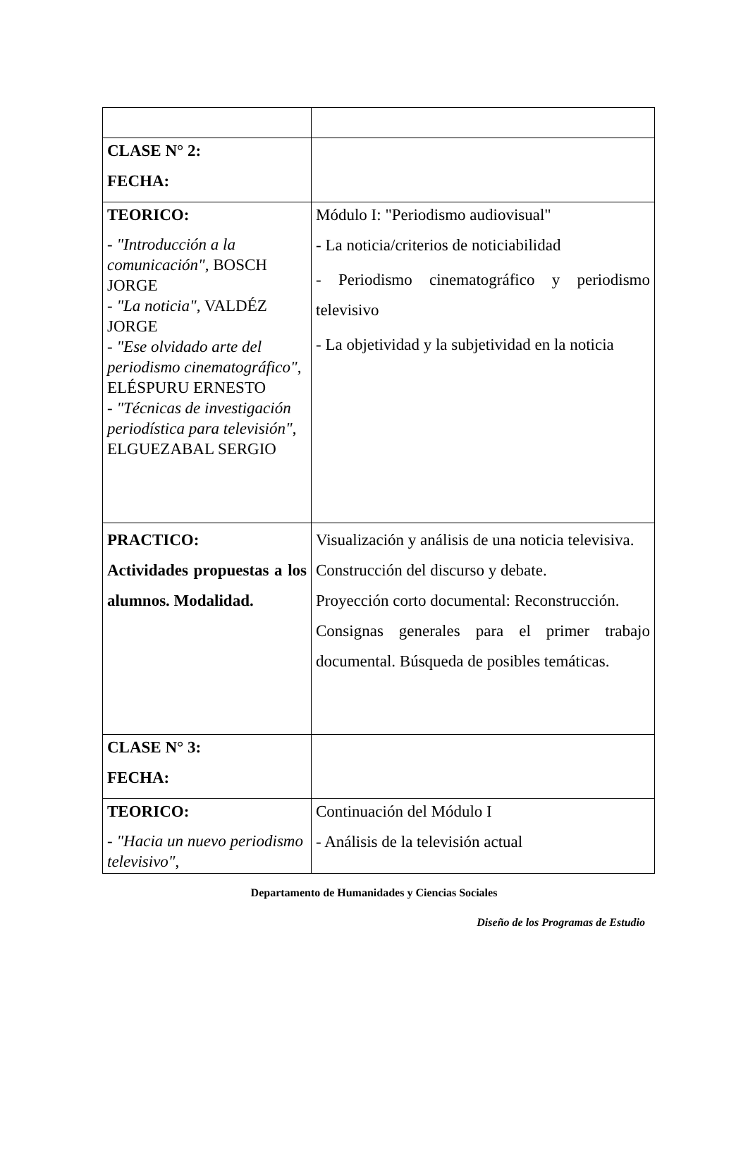| CLASE N° 2: FECHA: | |
| TEORICO: - "Introducción a la comunicación" , BOSCH JORGE - "La noticia" , VALDÉZ JORGE - "Ese olvidado arte del periodismo cinematográfico" , ELÉSPURU ERNESTO - "Técnicas de investigación periodística para televisión" , ELGUEZABAL SERGIO | Módulo I: "Periodismo audiovisual" - La noticia/criterios de noticiabilidad - Periodismo cinematográfico y periodismo televisivo - La objetividad y la subjetividad en la noticia |
| PRACTICO: Actividades propuestas a los alumnos. Modalidad. | Visualización y análisis de una noticia televisiva. Construcción del discurso y debate. Proyección corto documental: Reconstrucción. Consignas generales para el primer trabajo documental. Búsqueda de posibles temáticas. |
| CLASE N° 3: FECHA: | |
| TEORICO: - "Hacia un nuevo periodismo televisivo" , | Continuación del Módulo I - Análisis de la televisión actual |
Departamento de Humanidades y Ciencias Sociales
Diseño de los Programas de Estudio